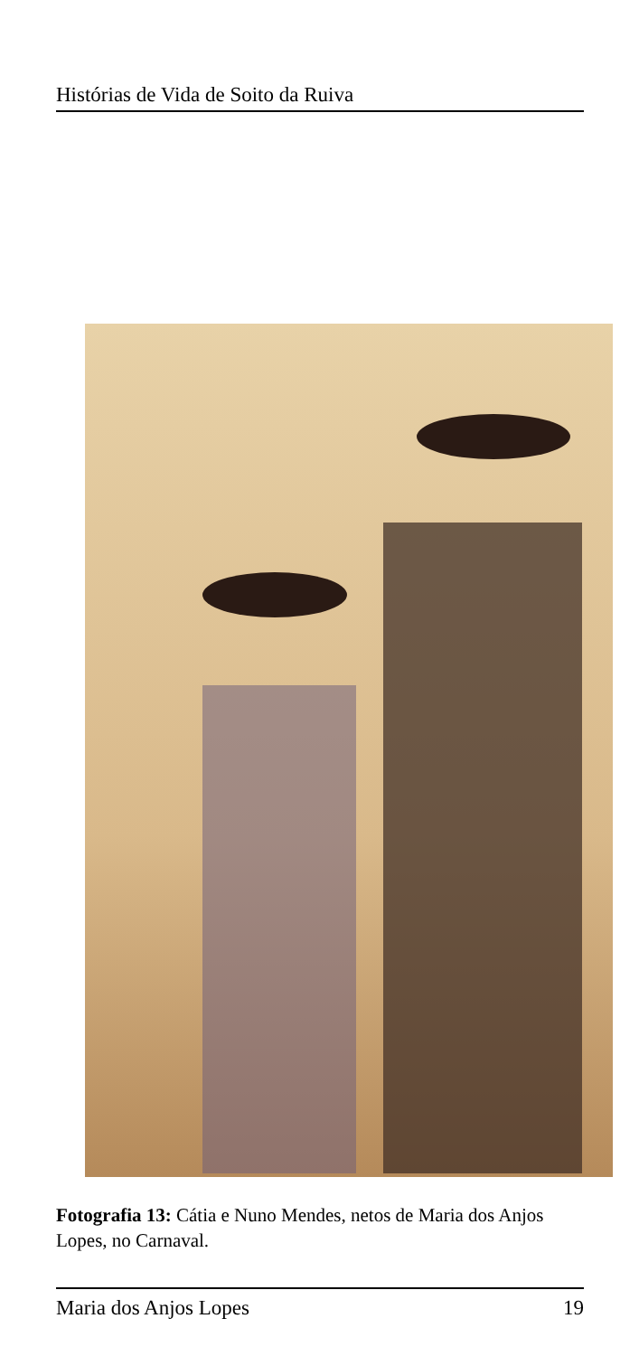Histórias de Vida de Soito da Ruiva
Fotografia 13: Cátia e Nuno Mendes, netos de Maria dos Anjos Lopes, no Carnaval.
Maria dos Anjos Lopes 19